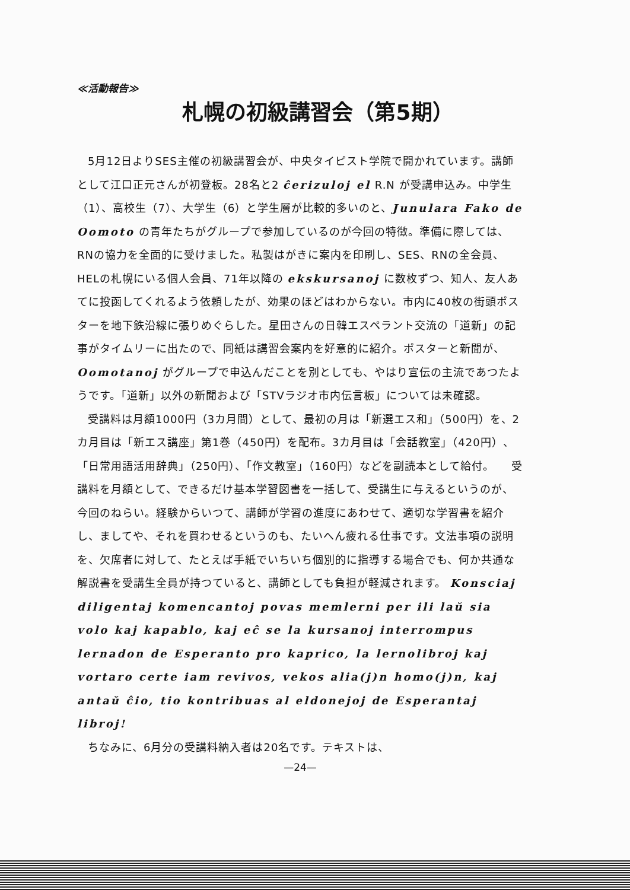≪活動報告≫
札幌の初級講習会（第5期）
5月12日よりSES主催の初級講習会が、中央タイピスト学院で開かれています。講師として江口正元さんが初登板。28名と2 ĉerizuloj el R.N が受講申込み。中学生（1）、高校生（7）、大学生（6）と学生層が比較的多いのと、Junulara Fako de Oomoto の青年たちがグループで参加しているのが今回の特徴。準備に際しては、RNの協力を全面的に受けました。私製はがきに案内を印刷し、SES、RNの全会員、HELの札幌にいる個人会員、71年以降の ekskursanoj に数枚ずつ、知人、友人あてに投函してくれるよう依頼したが、効果のほどはわからない。市内に40枚の街頭ポスターを地下鉄沿線に張りめぐらした。星田さんの日韓エスペラント交流の「道新」の記事がタイムリーに出たので、同紙は講習会案内を好意的に紹介。ポスターと新聞が、Oomotanoj がグループで申込んだことを別としても、やはり宣伝の主流であつたようです。「道新」以外の新聞および「STVラジオ市内伝言板」については未確認。
受講料は月額1000円（3カ月間）として、最初の月は「新選エス和」（500円）を、2カ月目は「新エス講座」第1巻（450円）を配布。3カ月目は「会話教室」（420円）、「日常用語活用辞典」（250円）、「作文教室」（160円）などを副読本として給付。　　受講料を月額として、できるだけ基本学習図書を一括して、受講生に与えるというのが、今回のねらい。経験からいつて、講師が学習の進度にあわせて、適切な学習書を紹介し、ましてや、それを買わせるというのも、たいへん疲れる仕事です。文法事項の説明を、欠席者に対して、たとえば手紙でいちいち個別的に指導する場合でも、何か共通な解説書を受講生全員が持つていると、講師としても負担が軽減されます。 Konsciaj diligentaj komencantoj povas memlerni per ili laŭ sia volo kaj kapablo, kaj eĉ se la kursanoj interrompus lernadon de Esperanto pro kaprico, la lernolibroj kaj vortaro certe iam revivos, vekos alia(j)n homo(j)n, kaj antaŭ ĉio, tio kontribuas al eldonejoj de Esperantaj libroj!
ちなみに、6月分の受講料納入者は20名です。テキストは、
—24—